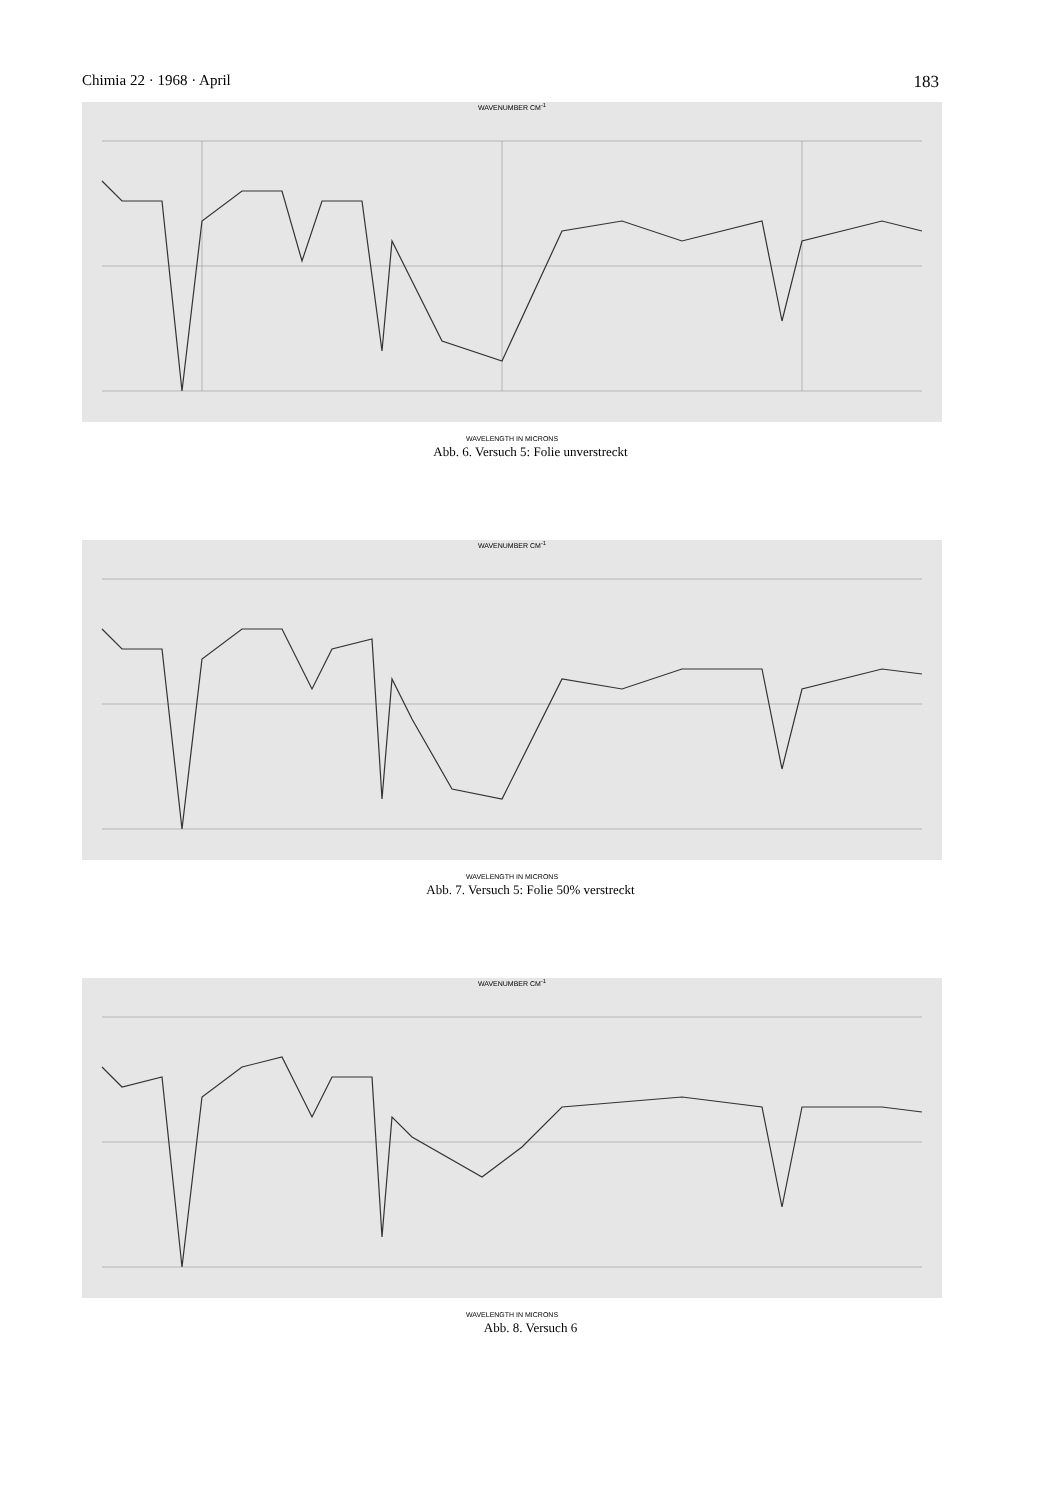Chimia 22 · 1968 · April 183
WAVENUMBER CM<sup>-1</sup>
WAVELENGTH IN MICRONS
Abb. 6. Versuch 5: Folie unverstreckt
WAVENUMBER CM<sup>-1</sup>
WAVELENGTH IN MICRONS
Abb. 7. Versuch 5: Folie 50% verstreckt
WAVENUMBER CM<sup>-1</sup>
WAVELENGTH IN MICRONS
Abb. 8. Versuch 6